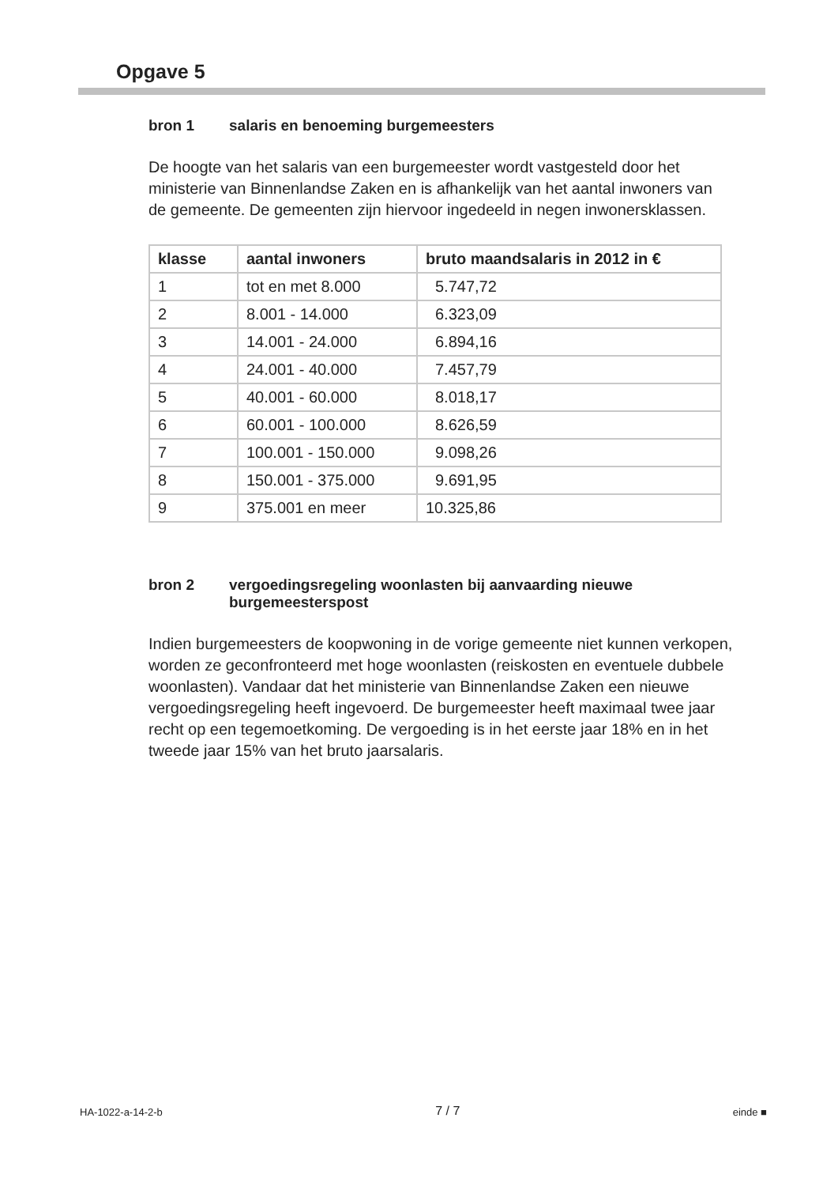Opgave 5
bron 1 salaris en benoeming burgemeesters
De hoogte van het salaris van een burgemeester wordt vastgesteld door het ministerie van Binnenlandse Zaken en is afhankelijk van het aantal inwoners van de gemeente. De gemeenten zijn hiervoor ingedeeld in negen inwonersklassen.
| klasse | aantal inwoners | bruto maandsalaris in 2012 in € |
| --- | --- | --- |
| 1 | tot en met 8.000 | 5.747,72 |
| 2 | 8.001 - 14.000 | 6.323,09 |
| 3 | 14.001 - 24.000 | 6.894,16 |
| 4 | 24.001 - 40.000 | 7.457,79 |
| 5 | 40.001 - 60.000 | 8.018,17 |
| 6 | 60.001 - 100.000 | 8.626,59 |
| 7 | 100.001 - 150.000 | 9.098,26 |
| 8 | 150.001 - 375.000 | 9.691,95 |
| 9 | 375.001 en meer | 10.325,86 |
bron 2 vergoedingsregeling woonlasten bij aanvaarding nieuwe burgemeesterspost
Indien burgemeesters de koopwoning in de vorige gemeente niet kunnen verkopen, worden ze geconfronteerd met hoge woonlasten (reiskosten en eventuele dubbele woonlasten). Vandaar dat het ministerie van Binnenlandse Zaken een nieuwe vergoedingsregeling heeft ingevoerd. De burgemeester heeft maximaal twee jaar recht op een tegemoetkoming. De vergoeding is in het eerste jaar 18% en in het tweede jaar 15% van het bruto jaarsalaris.
HA-1022-a-14-2-b 7 / 7 einde ■